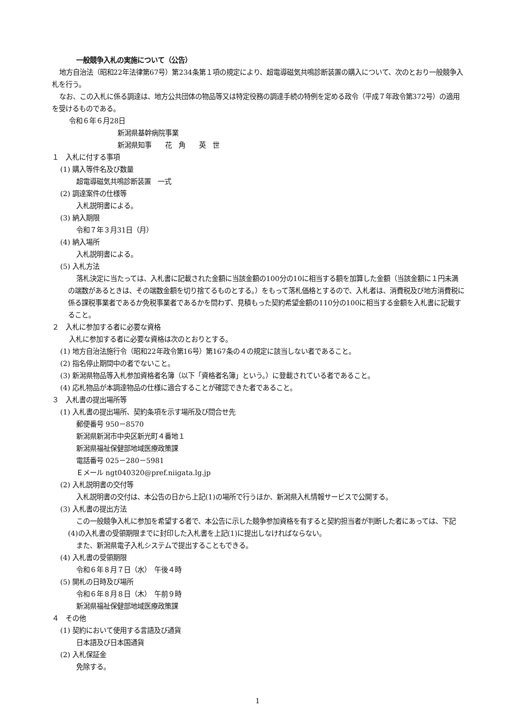一般競争入札の実施について（公告）
地方自治法（昭和22年法律第67号）第234条第１項の規定により、超電導磁気共鳴診断装置の購入について、次のとおり一般競争入札を行う。
なお、この入札に係る調達は、地方公共団体の物品等又は特定役務の調達手続の特例を定める政令（平成７年政令第372号）の適用を受けるものである。
令和６年６月28日
新潟県基幹病院事業
新潟県知事　　花　角　　英　世
１　入札に付する事項
(1) 購入等件名及び数量
超電導磁気共鳴診断装置　一式
(2) 調達案件の仕様等
入札説明書による。
(3) 納入期限
令和７年３月31日（月）
(4) 納入場所
入札説明書による。
(5) 入札方法
落札決定に当たっては、入札書に記載された金額に当該金額の100分の10に相当する額を加算した金額（当該金額に１円未満の端数があるときは、その端数金額を切り捨てるものとする。）をもって落札価格とするので、入札者は、消費税及び地方消費税に係る課税事業者であるか免税事業者であるかを問わず、見積もった契約希望金額の110分の100に相当する金額を入札書に記載すること。
２　入札に参加する者に必要な資格
入札に参加する者に必要な資格は次のとおりとする。
(1) 地方自治法施行令（昭和22年政令第16号）第167条の４の規定に該当しない者であること。
(2) 指名停止期間中の者でないこと。
(3) 新潟県物品等入札参加資格者名簿（以下「資格者名簿」という。）に登載されている者であること。
(4) 応札物品が本調達物品の仕様に適合することが確認できた者であること。
３　入札書の提出場所等
(1) 入札書の提出場所、契約条項を示す場所及び問合せ先
郵便番号 950－8570
新潟県新潟市中央区新光町４番地１
新潟県福祉保健部地域医療政策課
電話番号 025－280－5981
Ｅメール ngt040320@pref.niigata.lg.jp
(2) 入札説明書の交付等
入札説明書の交付は、本公告の日から上記(1)の場所で行うほか、新潟県入札情報サービスで公開する。
(3) 入札書の提出方法
この一般競争入札に参加を希望する者で、本公告に示した競争参加資格を有すると契約担当者が判断した者にあっては、下記(4)の入札書の受領期限までに封印した入札書を上記(1)に提出しなければならない。
また、新潟県電子入札システムで提出することもできる。
(4) 入札書の受領期限
令和６年８月７日（水）　午後４時
(5) 開札の日時及び場所
令和６年８月８日（木）　午前９時
新潟県福祉保健部地域医療政策課
４　その他
(1) 契約において使用する言語及び通貨
日本語及び日本国通貨
(2) 入札保証金
免除する。
1